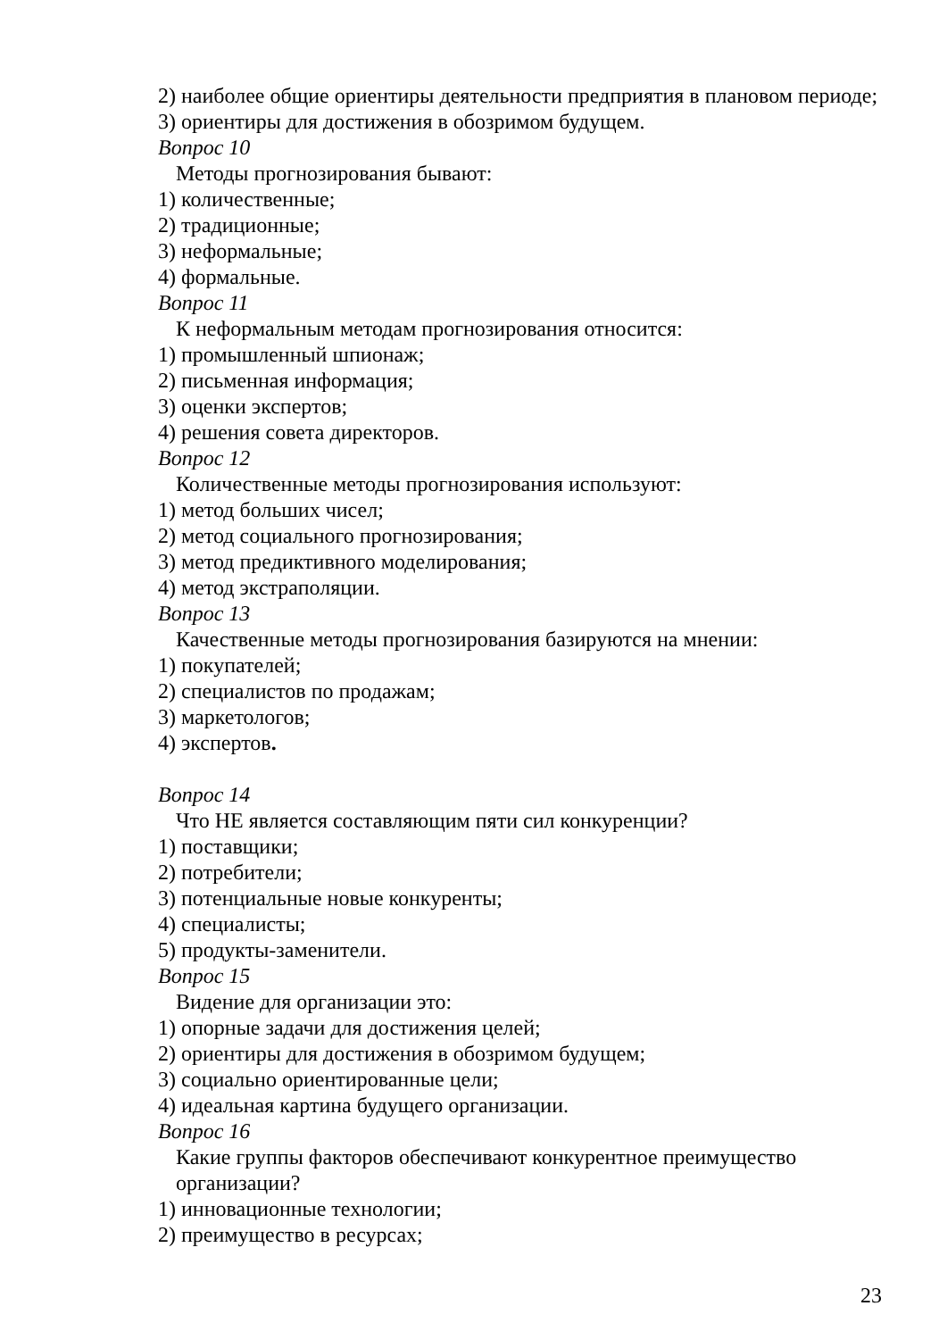2) наиболее общие ориентиры деятельности предприятия в плановом периоде;
3) ориентиры для достижения в обозримом будущем.
Вопрос 10
Методы прогнозирования бывают:
1) количественные;
2) традиционные;
3) неформальные;
4) формальные.
Вопрос 11
К неформальным методам прогнозирования относится:
1) промышленный шпионаж;
2) письменная информация;
3) оценки экспертов;
4) решения совета директоров.
Вопрос 12
Количественные методы прогнозирования используют:
1) метод больших чисел;
2) метод социального прогнозирования;
3) метод предиктивного моделирования;
4) метод экстраполяции.
Вопрос 13
Качественные методы прогнозирования базируются на мнении:
1) покупателей;
2) специалистов по продажам;
3) маркетологов;
4) экспертов.
Вопрос 14
Что НЕ является составляющим пяти сил конкуренции?
1) поставщики;
2) потребители;
3) потенциальные новые конкуренты;
4) специалисты;
5) продукты-заменители.
Вопрос 15
Видение для организации это:
1) опорные задачи для достижения целей;
2) ориентиры для достижения в обозримом будущем;
3) социально ориентированные цели;
4) идеальная картина будущего организации.
Вопрос 16
Какие группы факторов обеспечивают конкурентное преимущество организации?
1) инновационные технологии;
2) преимущество в ресурсах;
23